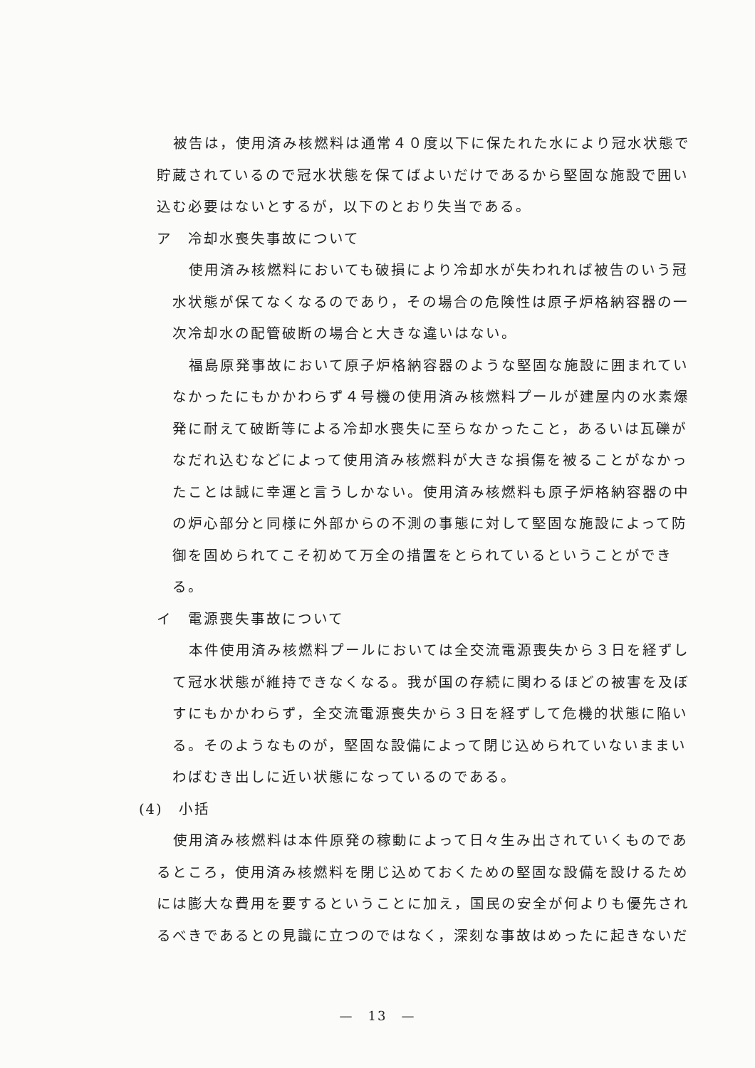被告は，使用済み核燃料は通常４０度以下に保たれた水により冠水状態で貯蔵されているので冠水状態を保てばよいだけであるから堅固な施設で囲い込む必要はないとするが，以下のとおり失当である。
ア　冷却水喪失事故について
使用済み核燃料においても破損により冷却水が失われれば被告のいう冠水状態が保てなくなるのであり，その場合の危険性は原子炉格納容器の一次冷却水の配管破断の場合と大きな違いはない。
福島原発事故において原子炉格納容器のような堅固な施設に囲まれていなかったにもかかわらず４号機の使用済み核燃料プールが建屋内の水素爆発に耐えて破断等による冷却水喪失に至らなかったこと，あるいは瓦礫がなだれ込むなどによって使用済み核燃料が大きな損傷を被ることがなかったことは誠に幸運と言うしかない。使用済み核燃料も原子炉格納容器の中の炉心部分と同様に外部からの不測の事態に対して堅固な施設によって防御を固められてこそ初めて万全の措置をとられているということができる。
イ　電源喪失事故について
本件使用済み核燃料プールにおいては全交流電源喪失から３日を経ずして冠水状態が維持できなくなる。我が国の存続に関わるほどの被害を及ぼすにもかかわらず，全交流電源喪失から３日を経ずして危機的状態に陥いる。そのようなものが，堅固な設備によって閉じ込められていないままいわばむき出しに近い状態になっているのである。
(4)　小括
使用済み核燃料は本件原発の稼動によって日々生み出されていくものであるところ，使用済み核燃料を閉じ込めておくための堅固な設備を設けるためには膨大な費用を要するということに加え，国民の安全が何よりも優先されるべきであるとの見識に立つのではなく，深刻な事故はめったに起きないだ
—　13　—